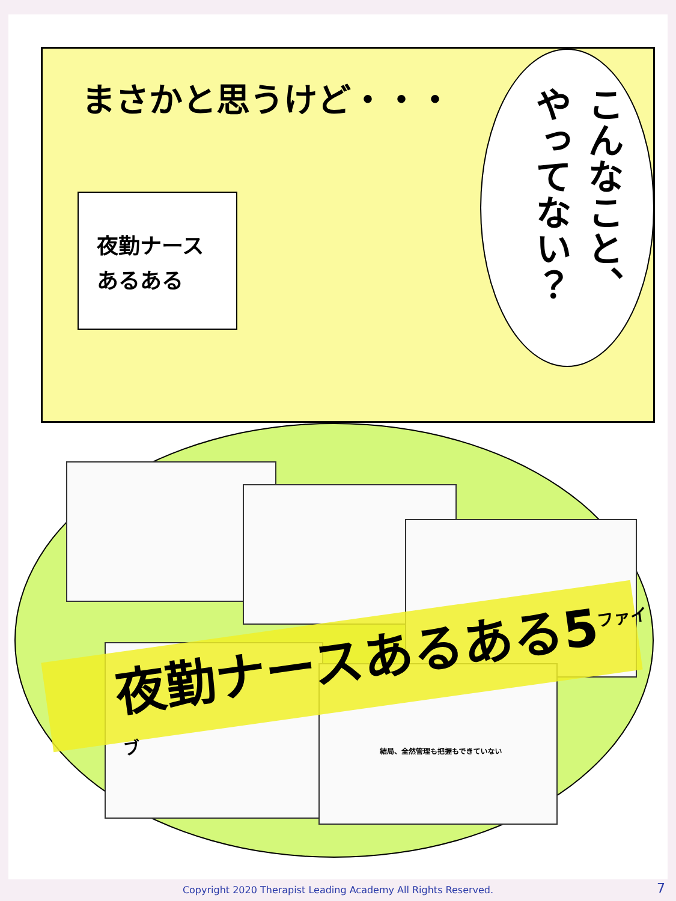まさかと思うけど・・・
夜勤ナース
あるある
こんなこと、やってない？
結局、全然管理も把握もできていない
夜勤ナースあるある5<sup>ファイブ</sup>
Copyright 2020 Therapist Leading Academy All Rights Reserved. 7